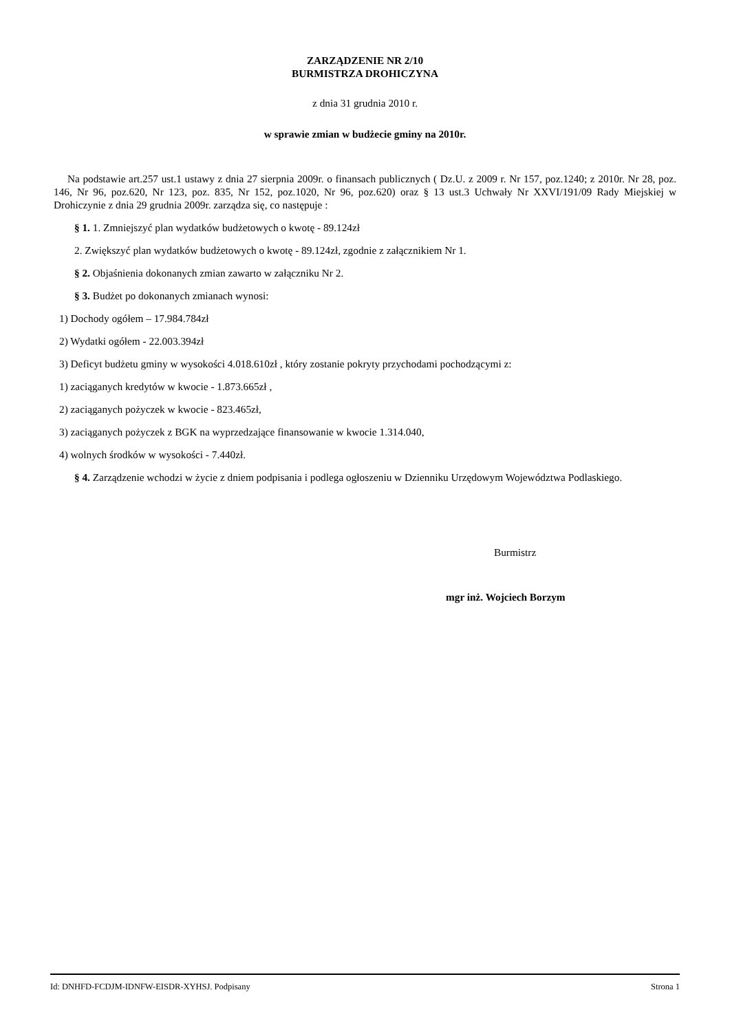ZARZĄDZENIE NR 2/10
BURMISTRZA DROHICZYNA
z dnia 31 grudnia 2010 r.
w sprawie zmian w budżecie gminy na 2010r.
Na podstawie art.257 ust.1 ustawy z dnia 27 sierpnia 2009r. o finansach publicznych ( Dz.U. z 2009 r. Nr 157, poz.1240; z 2010r. Nr 28, poz. 146, Nr 96, poz.620, Nr 123, poz. 835, Nr 152, poz.1020, Nr 96, poz.620) oraz § 13 ust.3 Uchwały Nr XXVI/191/09 Rady Miejskiej w Drohiczynie z dnia 29 grudnia 2009r. zarządza się, co następuje :
§ 1. 1. Zmniejszyć plan wydatków budżetowych o kwotę - 89.124zł
2. Zwiększyć plan wydatków budżetowych o kwotę - 89.124zł, zgodnie z załącznikiem Nr 1.
§ 2. Objaśnienia dokonanych zmian zawarto w załączniku Nr 2.
§ 3. Budżet po dokonanych zmianach wynosi:
1) Dochody ogółem – 17.984.784zł
2) Wydatki ogółem - 22.003.394zł
3) Deficyt budżetu gminy w wysokości 4.018.610zł , który zostanie pokryty przychodami pochodzącymi z:
1) zaciąganych kredytów w kwocie - 1.873.665zł ,
2) zaciąganych pożyczek w kwocie - 823.465zł,
3) zaciąganych pożyczek z BGK na wyprzedzające finansowanie w kwocie 1.314.040,
4) wolnych środków w wysokości - 7.440zł.
§ 4. Zarządzenie wchodzi w życie z dniem podpisania i podlega ogłoszeniu w Dzienniku Urzędowym Województwa Podlaskiego.
Burmistrz
mgr inż. Wojciech Borzym
Id: DNHFD-FCDJM-IDNFW-EISDR-XYHSJ. Podpisany Strona 1